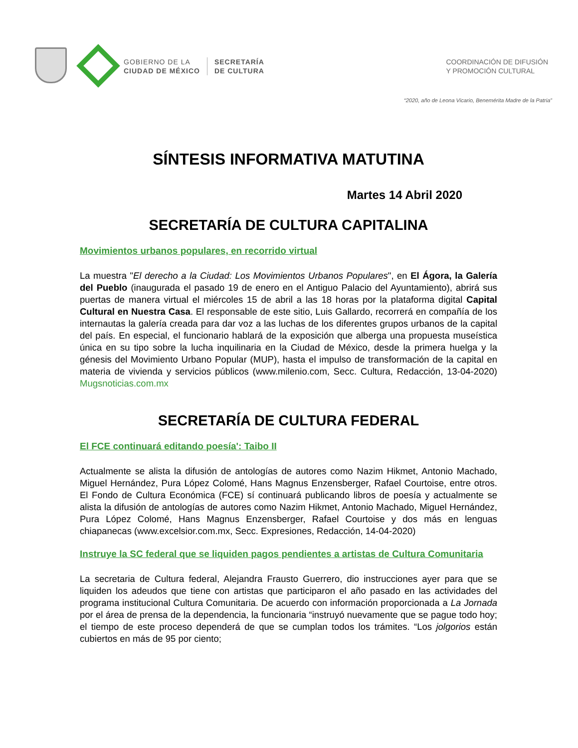GOBIERNO DE LA
CIUDAD DE MÉXICO
SECRETARÍA
DE CULTURA
COORDINACIÓN DE DIFUSIÓN
Y PROMOCIÓN CULTURAL
“2020, año de Leona Vicario, Benemérita Madre de la Patria”
SÍNTESIS INFORMATIVA MATUTINA
Martes 14 Abril 2020
SECRETARÍA DE CULTURA CAPITALINA
Movimientos urbanos populares, en recorrido virtual
La muestra "El derecho a la Ciudad: Los Movimientos Urbanos Populares", en El Ágora, la Galería del Pueblo (inaugurada el pasado 19 de enero en el Antiguo Palacio del Ayuntamiento), abrirá sus puertas de manera virtual el miércoles 15 de abril a las 18 horas por la plataforma digital Capital Cultural en Nuestra Casa. El responsable de este sitio, Luis Gallardo, recorrerá en compañía de los internautas la galería creada para dar voz a las luchas de los diferentes grupos urbanos de la capital del país. En especial, el funcionario hablará de la exposición que alberga una propuesta museística única en su tipo sobre la lucha inquilinaria en la Ciudad de México, desde la primera huelga y la génesis del Movimiento Urbano Popular (MUP), hasta el impulso de transformación de la capital en materia de vivienda y servicios públicos (www.milenio.com, Secc. Cultura, Redacción, 13-04-2020) Mugsnoticias.com.mx
SECRETARÍA DE CULTURA FEDERAL
El FCE continuará editando poesía': Taibo II
Actualmente se alista la difusión de antologías de autores como Nazim Hikmet, Antonio Machado, Miguel Hernández, Pura López Colomé, Hans Magnus Enzensberger, Rafael Courtoise, entre otros. El Fondo de Cultura Económica (FCE) sí continuará publicando libros de poesía y actualmente se alista la difusión de antologías de autores como Nazim Hikmet, Antonio Machado, Miguel Hernández, Pura López Colomé, Hans Magnus Enzensberger, Rafael Courtoise y dos más en lenguas chiapanecas (www.excelsior.com.mx, Secc. Expresiones, Redacción, 14-04-2020)
Instruye la SC federal que se liquiden pagos pendientes a artistas de Cultura Comunitaria
La secretaria de Cultura federal, Alejandra Frausto Guerrero, dio instrucciones ayer para que se liquiden los adeudos que tiene con artistas que participaron el año pasado en las actividades del programa institucional Cultura Comunitaria. De acuerdo con información proporcionada a La Jornada por el área de prensa de la dependencia, la funcionaria “instruyó nuevamente que se pague todo hoy; el tiempo de este proceso dependerá de que se cumplan todos los trámites. “Los jolgorios están cubiertos en más de 95 por ciento;